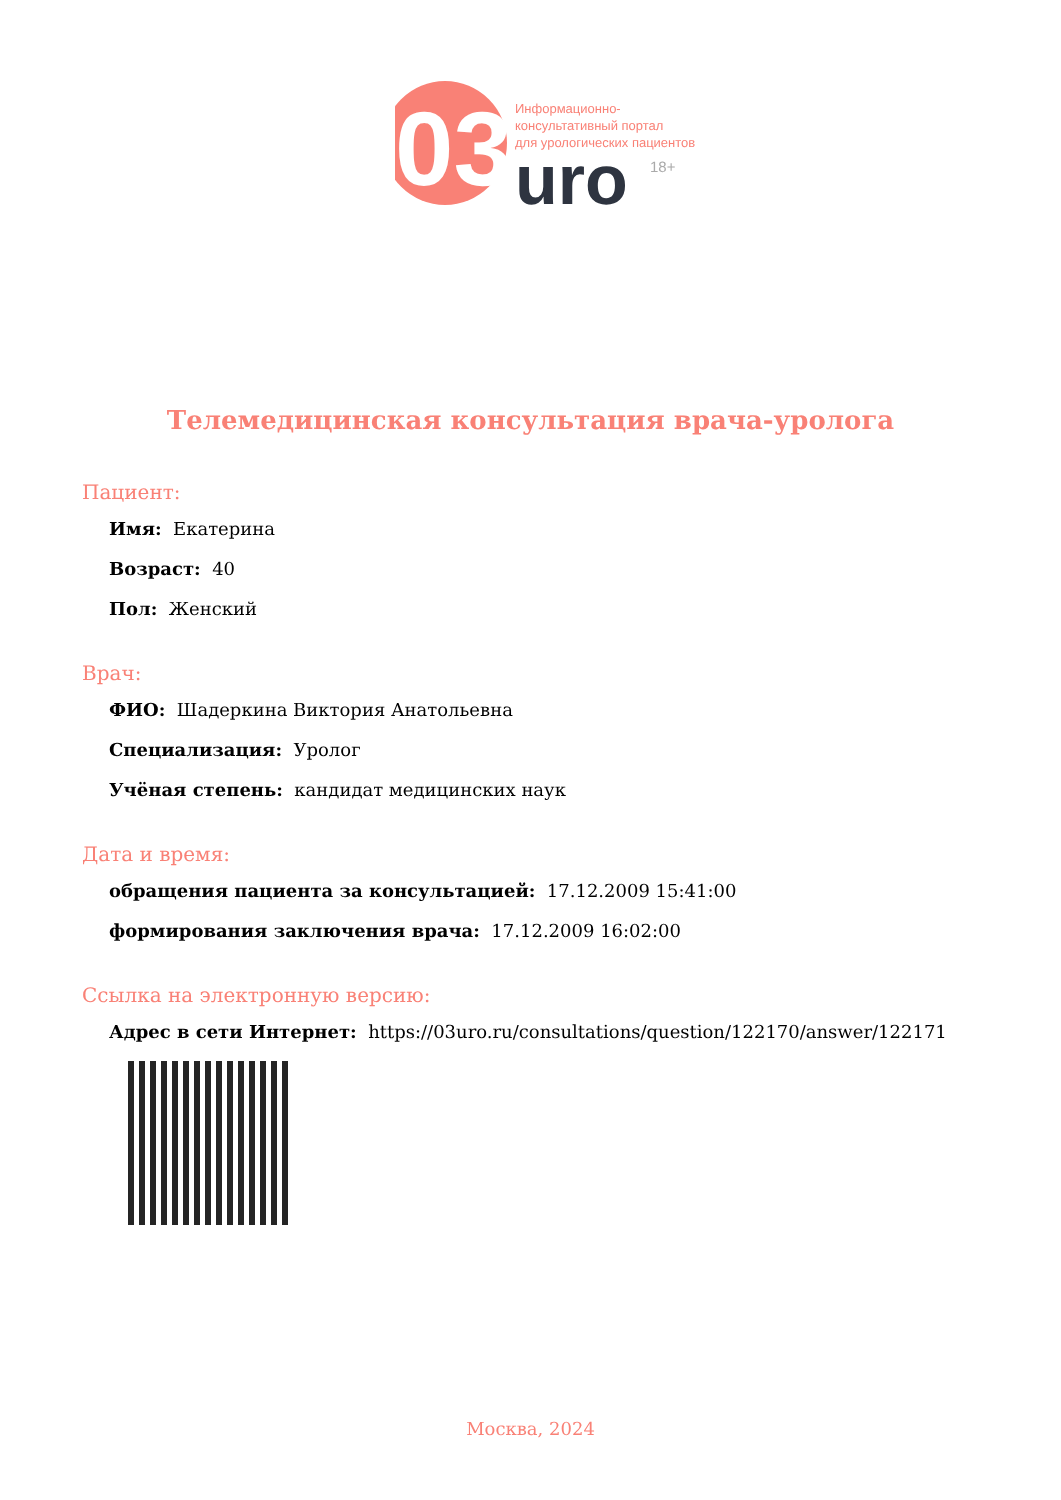03
uro
18+
Информационно-
консультативный портал
для урологических пациентов
Телемедицинская консультация врача-уролога
Пациент:
Имя: Екатерина
Возраст: 40
Пол: Женский
Врач:
ФИО: Шадеркина Виктория Анатольевна
Специализация: Уролог
Учёная степень: кандидат медицинских наук
Дата и время:
обращения пациента за консультацией: 17.12.2009 15:41:00
формирования заключения врача: 17.12.2009 16:02:00
Ссылка на электронную версию:
Адрес в сети Интернет: https://03uro.ru/consultations/question/122170/answer/122171
Москва, 2024